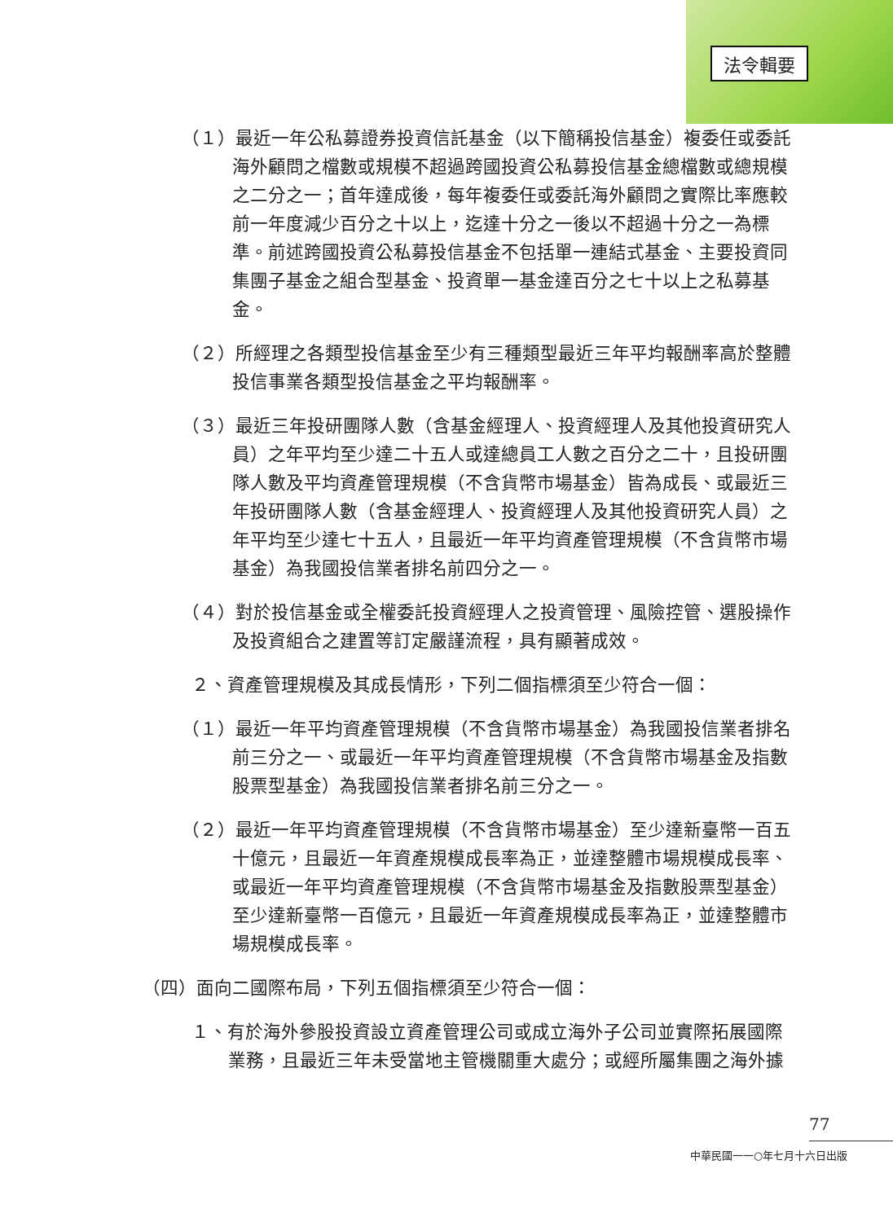法令輯要
（１）最近一年公私募證券投資信託基金（以下簡稱投信基金）複委任或委託海外顧問之檔數或規模不超過跨國投資公私募投信基金總檔數或總規模之二分之一；首年達成後，每年複委任或委託海外顧問之實際比率應較前一年度減少百分之十以上，迄達十分之一後以不超過十分之一為標準。前述跨國投資公私募投信基金不包括單一連結式基金、主要投資同集團子基金之組合型基金、投資單一基金達百分之七十以上之私募基金。
（２）所經理之各類型投信基金至少有三種類型最近三年平均報酬率高於整體投信事業各類型投信基金之平均報酬率。
（３）最近三年投研團隊人數（含基金經理人、投資經理人及其他投資研究人員）之年平均至少達二十五人或達總員工人數之百分之二十，且投研團隊人數及平均資產管理規模（不含貨幣市場基金）皆為成長、或最近三年投研團隊人數（含基金經理人、投資經理人及其他投資研究人員）之年平均至少達七十五人，且最近一年平均資產管理規模（不含貨幣市場基金）為我國投信業者排名前四分之一。
（４）對於投信基金或全權委託投資經理人之投資管理、風險控管、選股操作及投資組合之建置等訂定嚴謹流程，具有顯著成效。
２、資產管理規模及其成長情形，下列二個指標須至少符合一個：
（１）最近一年平均資產管理規模（不含貨幣市場基金）為我國投信業者排名前三分之一、或最近一年平均資產管理規模（不含貨幣市場基金及指數股票型基金）為我國投信業者排名前三分之一。
（２）最近一年平均資產管理規模（不含貨幣市場基金）至少達新臺幣一百五十億元，且最近一年資產規模成長率為正，並達整體市場規模成長率、或最近一年平均資產管理規模（不含貨幣市場基金及指數股票型基金）至少達新臺幣一百億元，且最近一年資產規模成長率為正，並達整體市場規模成長率。
（四）面向二國際布局，下列五個指標須至少符合一個：
１、有於海外參股投資設立資產管理公司或成立海外子公司並實際拓展國際業務，且最近三年未受當地主管機關重大處分；或經所屬集團之海外據
77
中華民國一一○年七月十六日出版